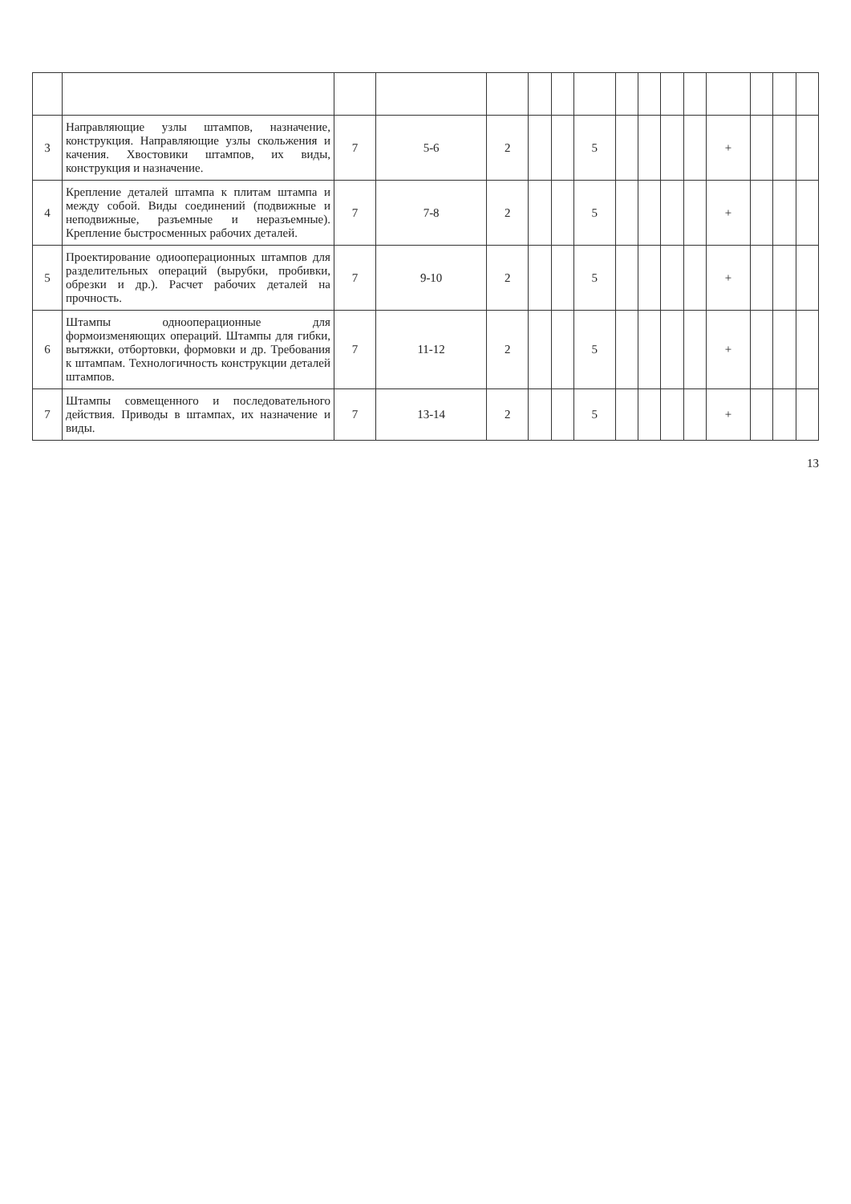| 3 | Направляющие узлы штампов, назначение, конструкция. Направляющие узлы скольжения и качения. Хвостовики штампов, их виды, конструкция и назначение. | 7 | 5-6 | 2 | | | 5 | | | | | + | | | |
| 4 | Крепление деталей штампа к плитам штампа и между собой. Виды соединений (подвижные и неподвижные, разъемные и неразъемные). Крепление быстросменных рабочих деталей. | 7 | 7-8 | 2 | | | 5 | | | | | + | | | |
| 5 | Проектирование одиооперационных штампов для разделительных операций (вырубки, пробивки, обрезки и др.). Расчет рабочих деталей на прочность. | 7 | 9-10 | 2 | | | 5 | | | | | + | | | |
| 6 | Штампы однооперационные для формоизменяющих операций. Штампы для гибки, вытяжки, отбортовки, формовки и др. Требования к штампам. Технологичность конструкции деталей штампов. | 7 | 11-12 | 2 | | | 5 | | | | | + | | | |
| 7 | Штампы совмещенного и последовательного действия. Приводы в штампах, их назначение и виды. | 7 | 13-14 | 2 | | | 5 | | | | | + | | | |
13